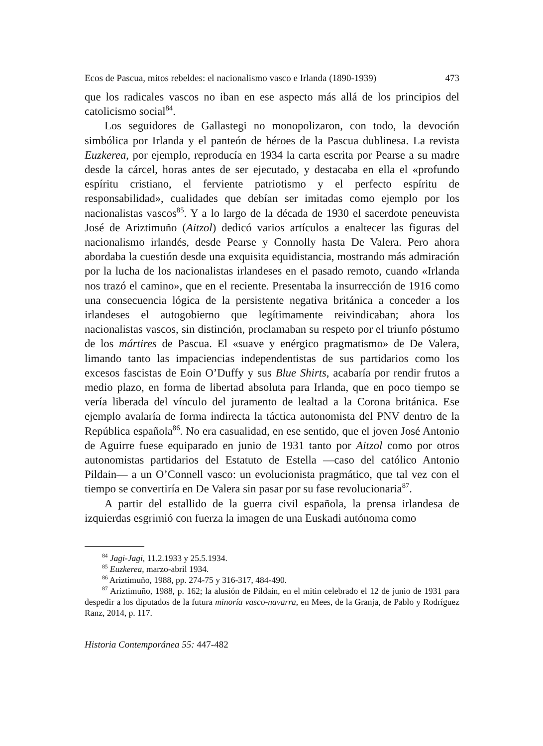Ecos de Pascua, mitos rebeldes: el nacionalismo vasco e Irlanda (1890-1939) 473
que los radicales vascos no iban en ese aspecto más allá de los principios del catolicismo social<sup>84</sup>.
Los seguidores de Gallastegi no monopolizaron, con todo, la devoción simbólica por Irlanda y el panteón de héroes de la Pascua dublinesa. La revista Euzkerea, por ejemplo, reproducía en 1934 la carta escrita por Pearse a su madre desde la cárcel, horas antes de ser ejecutado, y destacaba en ella el «profundo espíritu cristiano, el ferviente patriotismo y el perfecto espíritu de responsabilidad», cualidades que debían ser imitadas como ejemplo por los nacionalistas vascos<sup>85</sup>. Y a lo largo de la década de 1930 el sacerdote peneuvista José de Ariztimuño (Aitzol) dedicó varios artículos a enaltecer las figuras del nacionalismo irlandés, desde Pearse y Connolly hasta De Valera. Pero ahora abordaba la cuestión desde una exquisita equidistancia, mostrando más admiración por la lucha de los nacionalistas irlandeses en el pasado remoto, cuando «Irlanda nos trazó el camino», que en el reciente. Presentaba la insurrección de 1916 como una consecuencia lógica de la persistente negativa británica a conceder a los irlandeses el autogobierno que legítimamente reivindicaban; ahora los nacionalistas vascos, sin distinción, proclamaban su respeto por el triunfo póstumo de los mártires de Pascua. El «suave y enérgico pragmatismo» de De Valera, limando tanto las impaciencias independentistas de sus partidarios como los excesos fascistas de Eoin O’Duffy y sus Blue Shirts, acabaría por rendir frutos a medio plazo, en forma de libertad absoluta para Irlanda, que en poco tiempo se vería liberada del vínculo del juramento de lealtad a la Corona británica. Ese ejemplo avalaría de forma indirecta la táctica autonomista del PNV dentro de la República española<sup>86</sup>. No era casualidad, en ese sentido, que el joven José Antonio de Aguirre fuese equiparado en junio de 1931 tanto por Aitzol como por otros autonomistas partidarios del Estatuto de Estella —caso del católico Antonio Pildain— a un O’Connell vasco: un evolucionista pragmático, que tal vez con el tiempo se convertiría en De Valera sin pasar por su fase revolucionaria<sup>87</sup>.
A partir del estallido de la guerra civil española, la prensa irlandesa de izquierdas esgrimió con fuerza la imagen de una Euskadi autónoma como
<sup>84</sup> Jagi-Jagi, 11.2.1933 y 25.5.1934.
<sup>85</sup> Euzkerea, marzo-abril 1934.
<sup>86</sup> Ariztimuño, 1988, pp. 274-75 y 316-317, 484-490.
<sup>87</sup> Ariztimuño, 1988, p. 162; la alusión de Pildain, en el mitin celebrado el 12 de junio de 1931 para despedir a los diputados de la futura minoría vasco-navarra, en Mees, de la Granja, de Pablo y Rodríguez Ranz, 2014, p. 117.
Historia Contemporánea 55: 447-482